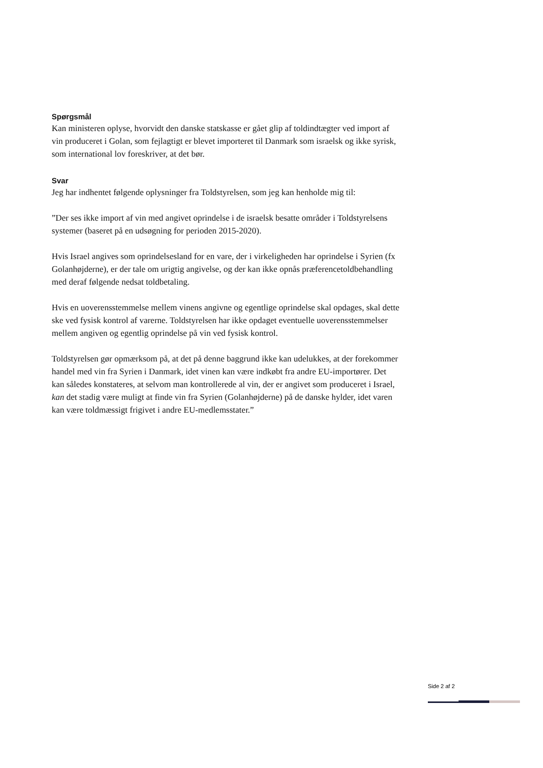Spørgsmål
Kan ministeren oplyse, hvorvidt den danske statskasse er gået glip af toldindtægter ved import af vin produceret i Golan, som fejlagtigt er blevet importeret til Danmark som israelsk og ikke syrisk, som international lov foreskriver, at det bør.
Svar
Jeg har indhentet følgende oplysninger fra Toldstyrelsen, som jeg kan henholde mig til:
”Der ses ikke import af vin med angivet oprindelse i de israelsk besatte områder i Toldstyrelsens systemer (baseret på en udsøgning for perioden 2015-2020).
Hvis Israel angives som oprindelsesland for en vare, der i virkeligheden har oprindelse i Syrien (fx Golanhøjderne), er der tale om urigtig angivelse, og der kan ikke opnås præferencetoldbehandling med deraf følgende nedsat toldbetaling.
Hvis en uoverensstemmelse mellem vinens angivne og egentlige oprindelse skal opdages, skal dette ske ved fysisk kontrol af varerne. Toldstyrelsen har ikke opdaget eventuelle uoverensstemmelser mellem angiven og egentlig oprindelse på vin ved fysisk kontrol.
Toldstyrelsen gør opmærksom på, at det på denne baggrund ikke kan udelukkes, at der forekommer handel med vin fra Syrien i Danmark, idet vinen kan være indkøbt fra andre EU-importører. Det kan således konstateres, at selvom man kontrollerede al vin, der er angivet som produceret i Israel, kan det stadig være muligt at finde vin fra Syrien (Golanhøjderne) på de danske hylder, idet varen kan være toldmæssigt frigivet i andre EU-medlemsstater.”
Side 2 af 2